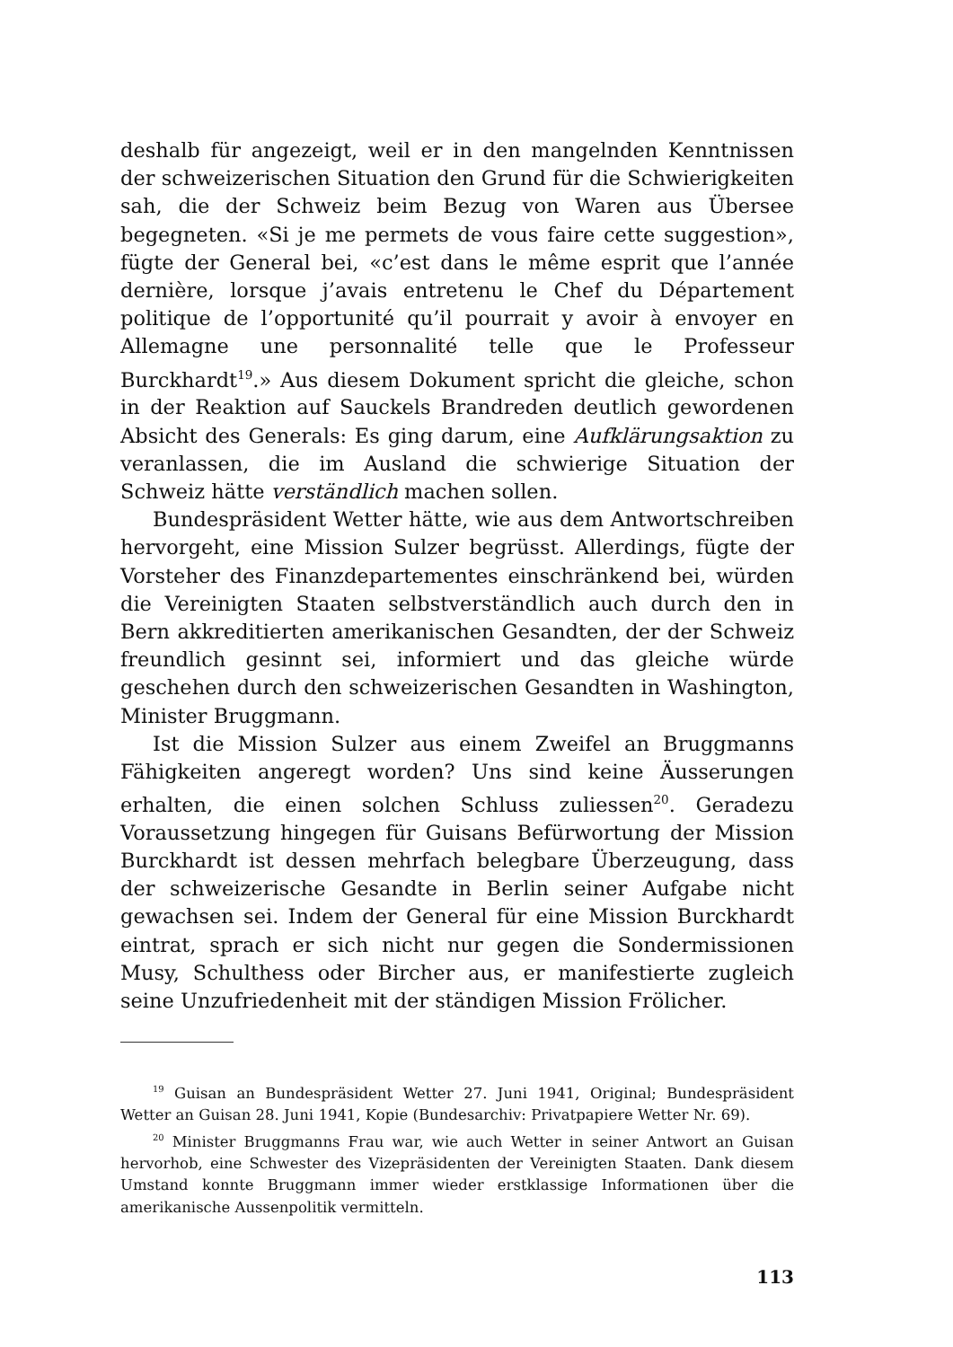deshalb für angezeigt, weil er in den mangelnden Kenntnissen der schweizerischen Situation den Grund für die Schwierigkeiten sah, die der Schweiz beim Bezug von Waren aus Übersee begegneten. «Si je me permets de vous faire cette suggestion», fügte der General bei, «c’est dans le même esprit que l’année dernière, lorsque j’avais entretenu le Chef du Département politique de l’opportunité qu’il pourrait y avoir à envoyer en Allemagne une personnalité telle que le Professeur Burckhardt<sup>19</sup>.» Aus diesem Dokument spricht die gleiche, schon in der Reaktion auf Sauckels Brandreden deutlich gewordenen Absicht des Generals: Es ging darum, eine Aufklärungsaktion zu veranlassen, die im Ausland die schwierige Situation der Schweiz hätte verständlich machen sollen.
Bundespräsident Wetter hätte, wie aus dem Antwortschreiben hervorgeht, eine Mission Sulzer begrüsst. Allerdings, fügte der Vorsteher des Finanzdepartementes einschränkend bei, würden die Vereinigten Staaten selbstverständlich auch durch den in Bern akkreditierten amerikanischen Gesandten, der der Schweiz freundlich gesinnt sei, informiert und das gleiche würde geschehen durch den schweizerischen Gesandten in Washington, Minister Bruggmann.
Ist die Mission Sulzer aus einem Zweifel an Bruggmanns Fähigkeiten angeregt worden? Uns sind keine Äusserungen erhalten, die einen solchen Schluss zuliessen<sup>20</sup>. Geradezu Voraussetzung hingegen für Guisans Befürwortung der Mission Burckhardt ist dessen mehrfach belegbare Überzeugung, dass der schweizerische Gesandte in Berlin seiner Aufgabe nicht gewachsen sei. Indem der General für eine Mission Burckhardt eintrat, sprach er sich nicht nur gegen die Sondermissionen Musy, Schulthess oder Bircher aus, er manifestierte zugleich seine Unzufriedenheit mit der ständigen Mission Frölicher.
<sup>19</sup> Guisan an Bundespräsident Wetter 27. Juni 1941, Original; Bundespräsident Wetter an Guisan 28. Juni 1941, Kopie (Bundesarchiv: Privatpapiere Wetter Nr. 69).
<sup>20</sup> Minister Bruggmanns Frau war, wie auch Wetter in seiner Antwort an Guisan hervorhob, eine Schwester des Vizepräsidenten der Vereinigten Staaten. Dank diesem Umstand konnte Bruggmann immer wieder erstklassige Informationen über die amerikanische Aussenpolitik vermitteln.
113